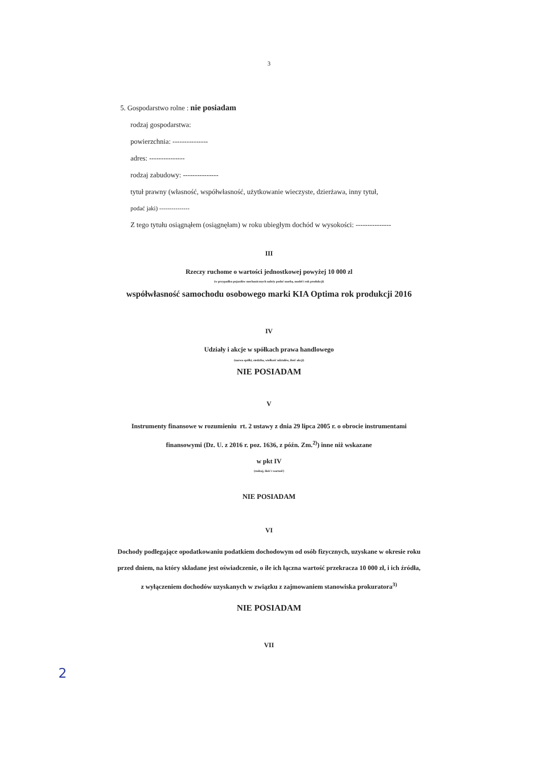3
5. Gospodarstwo rolne : nie posiadam
rodzaj gospodarstwa:
powierzchnia: ---------------
adres: ---------------
rodzaj zabudowy: ---------------
tytuł prawny (własność, współwłasność, użytkowanie wieczyste, dzierżawa, inny tytuł,
podać jaki) ---------------
Z tego tytułu osiągnąłem (osiągnęłam) w roku ubiegłym dochód w wysokości: ---------------
III
Rzeczy ruchome o wartości jednostkowej powyżej 10 000 zl
(w przypadku pojazdów mechanicznych należy podać markę, model i rok produkcji)
współwłasność samochodu osobowego marki KIA Optima rok produkcji 2016
IV
Udziały i akcje w spółkach prawa handlowego
(nazwa spółki, siedziba, wielkość udziałów, ilość akcji)
NIE POSIADAM
V
Instrumenty finansowe w rozumieniu rt. 2 ustawy z dnia 29 lipca 2005 r. o obrocie instrumentami
finansowymi (Dz. U. z 2016 r. poz. 1636, z późn. Zm.<sup>2)</sup>) inne niż wskazane
w pkt IV
(rodzaj, ilość i wartość)
NIE POSIADAM
VI
Dochody podlegające opodatkowaniu podatkiem dochodowym od osób fizycznych, uzyskane w okresie roku
przed dniem, na który składane jest oświadczenie, o ile ich łączna wartość przekracza 10 000 zł, i ich źródła,
z wyłączeniem dochodów uzyskanych w związku z zajmowaniem stanowiska prokuratora<sup>3)</sup>
NIE POSIADAM
VII
2